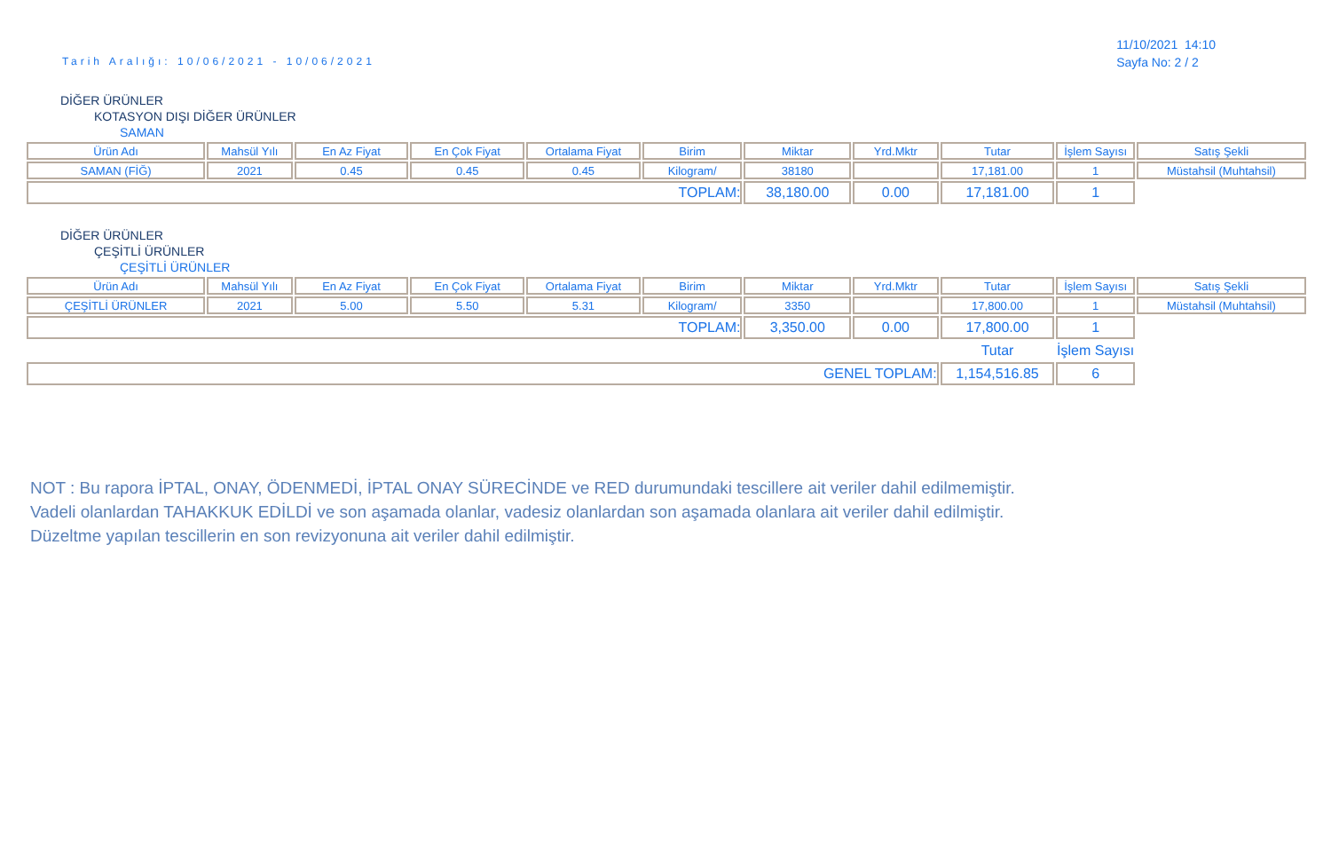Tarih Aralığı: 10/06/2021 - 10/06/2021
11/10/2021 14:10
Sayfa No: 2 / 2
DİĞER ÜRÜNLER
KOTASYON DIŞI DİĞER ÜRÜNLER
SAMAN
| Ürün Adı | Mahsül Yılı | En Az Fiyat | En Çok Fiyat | Ortalama Fiyat | Birim | Miktar | Yrd.Mktr | Tutar | İşlem Sayısı | Satış Şekli |
| --- | --- | --- | --- | --- | --- | --- | --- | --- | --- | --- |
| SAMAN (FİĞ) | 2021 | 0.45 | 0.45 | 0.45 | Kilogram/ | 38180 | | 17,181.00 | 1 | Müstahsil (Muhtahsil) |
| TOPLAM: | | | | | | 38,180.00 | 0.00 | 17,181.00 | 1 | |
DİĞER ÜRÜNLER
ÇEŞİTLİ ÜRÜNLER
ÇEŞİTLİ ÜRÜNLER
| Ürün Adı | Mahsül Yılı | En Az Fiyat | En Çok Fiyat | Ortalama Fiyat | Birim | Miktar | Yrd.Mktr | Tutar | İşlem Sayısı | Satış Şekli |
| --- | --- | --- | --- | --- | --- | --- | --- | --- | --- | --- |
| ÇEŞİTLİ ÜRÜNLER | 2021 | 5.00 | 5.50 | 5.31 | Kilogram/ | 3350 | | 17,800.00 | 1 | Müstahsil (Muhtahsil) |
| TOPLAM: | | | | | | 3,350.00 | 0.00 | 17,800.00 | 1 | |
| | | | | | | | | Tutar | İşlem Sayısı | |
| GENEL TOPLAM: | | | | | | | | 1,154,516.85 | 6 | |
NOT : Bu rapora İPTAL, ONAY, ÖDENMEDİ, İPTAL ONAY SÜRECİNDE ve RED durumundaki tescillere ait veriler dahil edilmemiştir.
Vadeli olanlardan TAHAKKUK EDİLDİ ve son aşamada olanlar, vadesiz olanlardan son aşamada olanlara ait veriler dahil edilmiştir.
Düzeltme yapılan tescillerin en son revizyonuna ait veriler dahil edilmiştir.